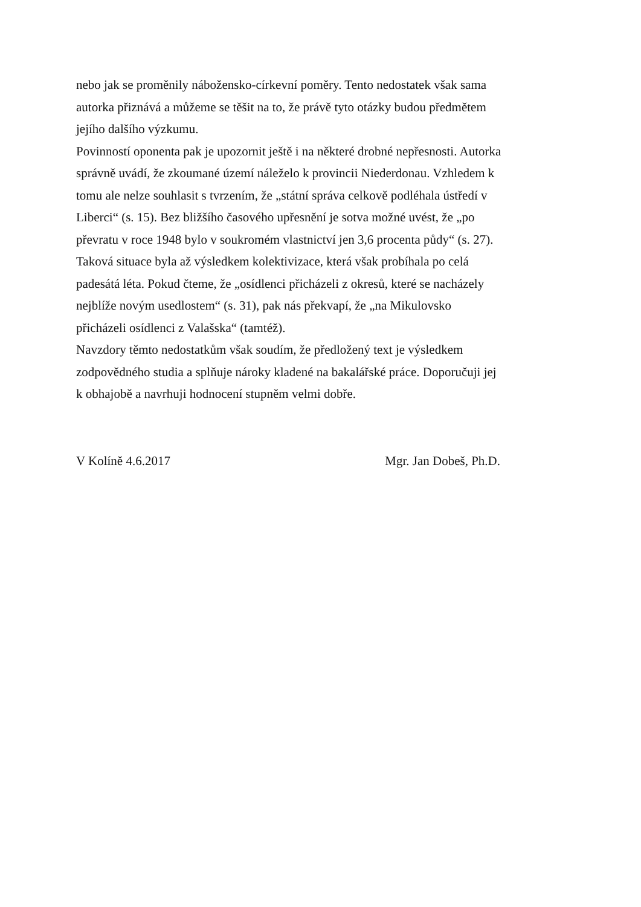nebo jak se proměnily nábožensko-církevní poměry. Tento nedostatek však sama autorka přiznává a můžeme se těšit na to, že právě tyto otázky budou předmětem jejího dalšího výzkumu.
Povinností oponenta pak je upozornit ještě i na některé drobné nepřesnosti. Autorka správně uvádí, že zkoumané území náleželo k provincii Niederdonau. Vzhledem k tomu ale nelze souhlasit s tvrzením, že „státní správa celkově podléhala ústředí v Liberci“ (s. 15). Bez bližšího časového upřesnění je sotva možné uvést, že „po převratu v roce 1948 bylo v soukromém vlastnictví jen 3,6 procenta půdy“ (s. 27). Taková situace byla až výsledkem kolektivizace, která však probíhala po celá padesátá léta. Pokud čteme, že „osídlenci přicházeli z okresů, které se nacházely nejblíže novým usedlostem“ (s. 31), pak nás překvapí, že „na Mikulovsko přicházeli osídlenci z Valašska“ (tamtéž).
Navzdory těmto nedostatkům však soudím, že předložený text je výsledkem zodpovědného studia a splňuje nároky kladené na bakalářské práce. Doporučuji jej k obhajobě a navrhuji hodnocení stupněm velmi dobře.
V Kolíně 4.6.2017 Mgr. Jan Dobeš, Ph.D.